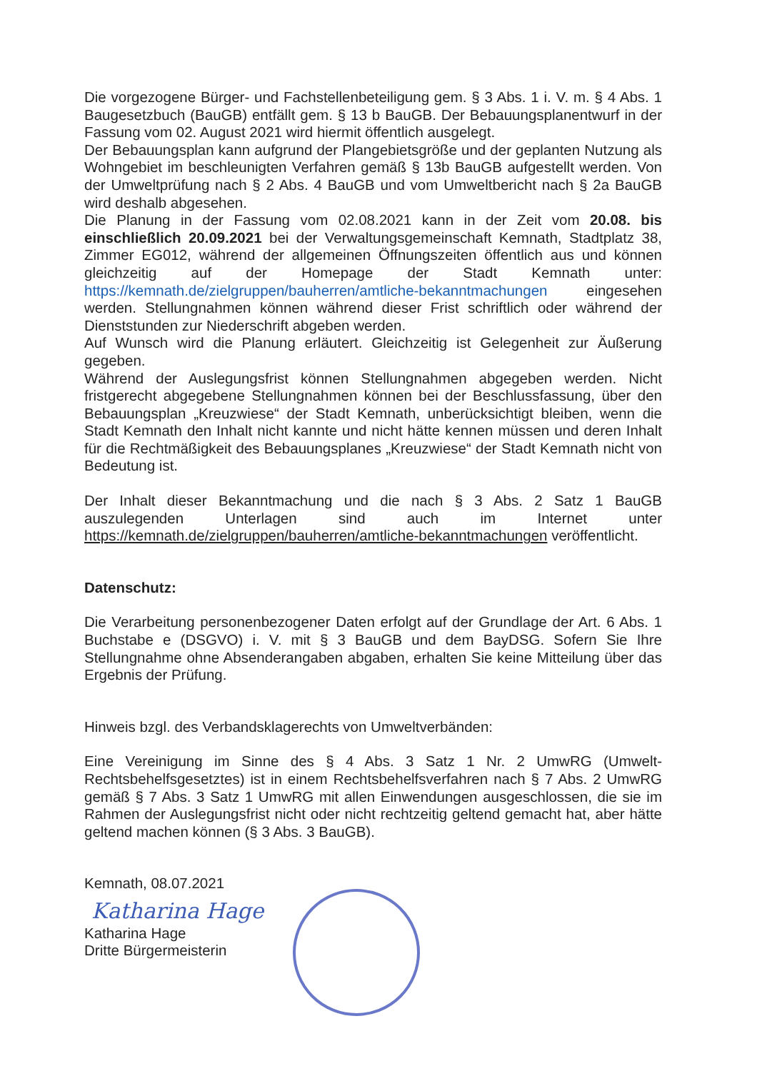Die vorgezogene Bürger- und Fachstellenbeteiligung gem. § 3 Abs. 1 i. V. m. § 4 Abs. 1 Baugesetzbuch (BauGB) entfällt gem. § 13 b BauGB. Der Bebauungsplanentwurf in der Fassung vom 02. August 2021 wird hiermit öffentlich ausgelegt.
Der Bebauungsplan kann aufgrund der Plangebietsgröße und der geplanten Nutzung als Wohngebiet im beschleunigten Verfahren gemäß § 13b BauGB aufgestellt werden. Von der Umweltprüfung nach § 2 Abs. 4 BauGB und vom Umweltbericht nach § 2a BauGB wird deshalb abgesehen.
Die Planung in der Fassung vom 02.08.2021 kann in der Zeit vom 20.08. bis einschließlich 20.09.2021 bei der Verwaltungsgemeinschaft Kemnath, Stadtplatz 38, Zimmer EG012, während der allgemeinen Öffnungszeiten öffentlich aus und können gleichzeitig auf der Homepage der Stadt Kemnath unter: https://kemnath.de/zielgruppen/bauherren/amtliche-bekanntmachungen eingesehen werden. Stellungnahmen können während dieser Frist schriftlich oder während der Dienststunden zur Niederschrift abgeben werden.
Auf Wunsch wird die Planung erläutert. Gleichzeitig ist Gelegenheit zur Äußerung gegeben.
Während der Auslegungsfrist können Stellungnahmen abgegeben werden. Nicht fristgerecht abgegebene Stellungnahmen können bei der Beschlussfassung, über den Bebauungsplan „Kreuzwiese“ der Stadt Kemnath, unberücksichtigt bleiben, wenn die Stadt Kemnath den Inhalt nicht kannte und nicht hätte kennen müssen und deren Inhalt für die Rechtmäßigkeit des Bebauungsplanes „Kreuzwiese“ der Stadt Kemnath nicht von Bedeutung ist.
Der Inhalt dieser Bekanntmachung und die nach § 3 Abs. 2 Satz 1 BauGB auszulegenden Unterlagen sind auch im Internet unter https://kemnath.de/zielgruppen/bauherren/amtliche-bekanntmachungen veröffentlicht.
Datenschutz:
Die Verarbeitung personenbezogener Daten erfolgt auf der Grundlage der Art. 6 Abs. 1 Buchstabe e (DSGVO) i. V. mit § 3 BauGB und dem BayDSG. Sofern Sie Ihre Stellungnahme ohne Absenderangaben abgaben, erhalten Sie keine Mitteilung über das Ergebnis der Prüfung.
Hinweis bzgl. des Verbandsklagerechts von Umweltverbänden:
Eine Vereinigung im Sinne des § 4 Abs. 3 Satz 1 Nr. 2 UmwRG (Umwelt-Rechtsbehelfsgesetztes) ist in einem Rechtsbehelfsverfahren nach § 7 Abs. 2 UmwRG gemäß § 7 Abs. 3 Satz 1 UmwRG mit allen Einwendungen ausgeschlossen, die sie im Rahmen der Auslegungsfrist nicht oder nicht rechtzeitig geltend gemacht hat, aber hätte geltend machen können (§ 3 Abs. 3 BauGB).
Kemnath, 08.07.2021
Katharina Hage
Katharina Hage
Dritte Bürgermeisterin